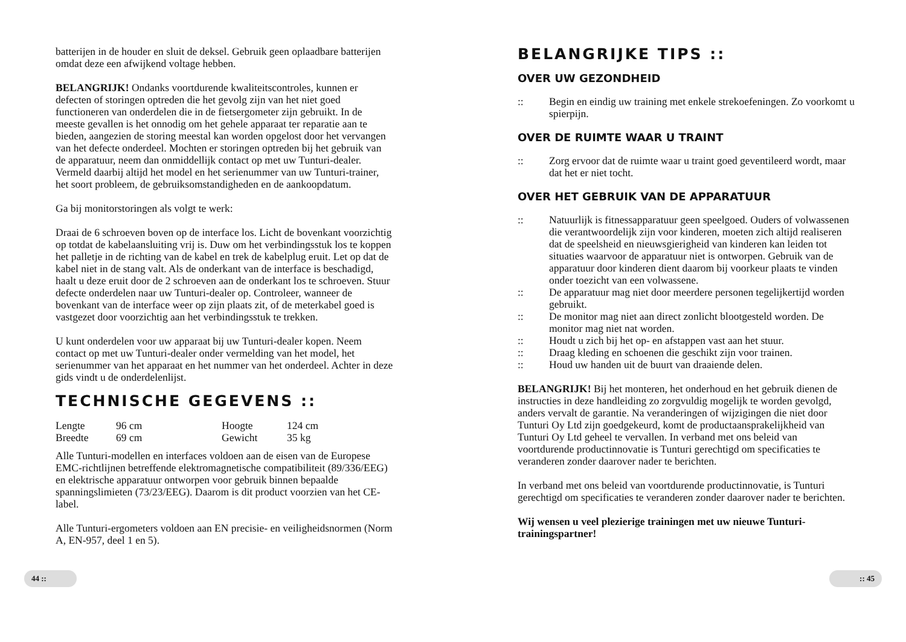batterijen in de houder en sluit de deksel. Gebruik geen oplaadbare batterijen omdat deze een afwijkend voltage hebben.
BELANGRIJK! Ondanks voortdurende kwaliteitscontroles, kunnen er defecten of storingen optreden die het gevolg zijn van het niet goed functioneren van onderdelen die in de fietsergometer zijn gebruikt. In de meeste gevallen is het onnodig om het gehele apparaat ter reparatie aan te bieden, aangezien de storing meestal kan worden opgelost door het vervangen van het defecte onderdeel. Mochten er storingen optreden bij het gebruik van de apparatuur, neem dan onmiddellijk contact op met uw Tunturi-dealer. Vermeld daarbij altijd het model en het serienummer van uw Tunturi-trainer, het soort probleem, de gebruiksomstandigheden en de aankoopdatum.
Ga bij monitorstoringen als volgt te werk:
Draai de 6 schroeven boven op de interface los. Licht de bovenkant voorzichtig op totdat de kabelaansluiting vrij is. Duw om het verbindingsstuk los te koppen het palletje in de richting van de kabel en trek de kabelplug eruit. Let op dat de kabel niet in de stang valt. Als de onderkant van de interface is beschadigd, haalt u deze eruit door de 2 schroeven aan de onderkant los te schroeven. Stuur defecte onderdelen naar uw Tunturi-dealer op. Controleer, wanneer de bovenkant van de interface weer op zijn plaats zit, of de meterkabel goed is vastgezet door voorzichtig aan het verbindingsstuk te trekken.
U kunt onderdelen voor uw apparaat bij uw Tunturi-dealer kopen. Neem contact op met uw Tunturi-dealer onder vermelding van het model, het serienummer van het apparaat en het nummer van het onderdeel. Achter in deze gids vindt u de onderdelenlijst.
TECHNISCHE GEGEVENS ::
| Lengte | 96 cm | Hoogte | 124 cm |
| Breedte | 69 cm | Gewicht | 35 kg |
Alle Tunturi-modellen en interfaces voldoen aan de eisen van de Europese EMC-richtlijnen betreffende elektromagnetische compatibiliteit (89/336/EEG) en elektrische apparatuur ontworpen voor gebruik binnen bepaalde spanningslimieten (73/23/EEG). Daarom is dit product voorzien van het CE-label.
Alle Tunturi-ergometers voldoen aan EN precisie- en veiligheidsnormen (Norm A, EN-957, deel 1 en 5).
BELANGRIJKE TIPS ::
OVER UW GEZONDHEID
:: Begin en eindig uw training met enkele strekoefeningen. Zo voorkomt u spierpijn.
OVER DE RUIMTE WAAR U TRAINT
:: Zorg ervoor dat de ruimte waar u traint goed geventileerd wordt, maar dat het er niet tocht.
OVER HET GEBRUIK VAN DE APPARATUUR
:: Natuurlijk is fitnessapparatuur geen speelgoed. Ouders of volwassenen die verantwoordelijk zijn voor kinderen, moeten zich altijd realiseren dat de speelsheid en nieuwsgierigheid van kinderen kan leiden tot situaties waarvoor de apparatuur niet is ontworpen. Gebruik van de apparatuur door kinderen dient daarom bij voorkeur plaats te vinden onder toezicht van een volwassene.
:: De apparatuur mag niet door meerdere personen tegelijkertijd worden gebruikt.
:: De monitor mag niet aan direct zonlicht blootgesteld worden. De monitor mag niet nat worden.
:: Houdt u zich bij het op- en afstappen vast aan het stuur.
:: Draag kleding en schoenen die geschikt zijn voor trainen.
:: Houd uw handen uit de buurt van draaiende delen.
BELANGRIJK! Bij het monteren, het onderhoud en het gebruik dienen de instructies in deze handleiding zo zorgvuldig mogelijk te worden gevolgd, anders vervalt de garantie. Na veranderingen of wijzigingen die niet door Tunturi Oy Ltd zijn goedgekeurd, komt de productaansprakelijkheid van Tunturi Oy Ltd geheel te vervallen. In verband met ons beleid van voortdurende productinnovatie is Tunturi gerechtigd om specificaties te veranderen zonder daarover nader te berichten.
In verband met ons beleid van voortdurende productinnovatie, is Tunturi gerechtigd om specificaties te veranderen zonder daarover nader te berichten.
Wij wensen u veel plezierige trainingen met uw nieuwe Tunturi-trainingspartner!
44 :: :: 45